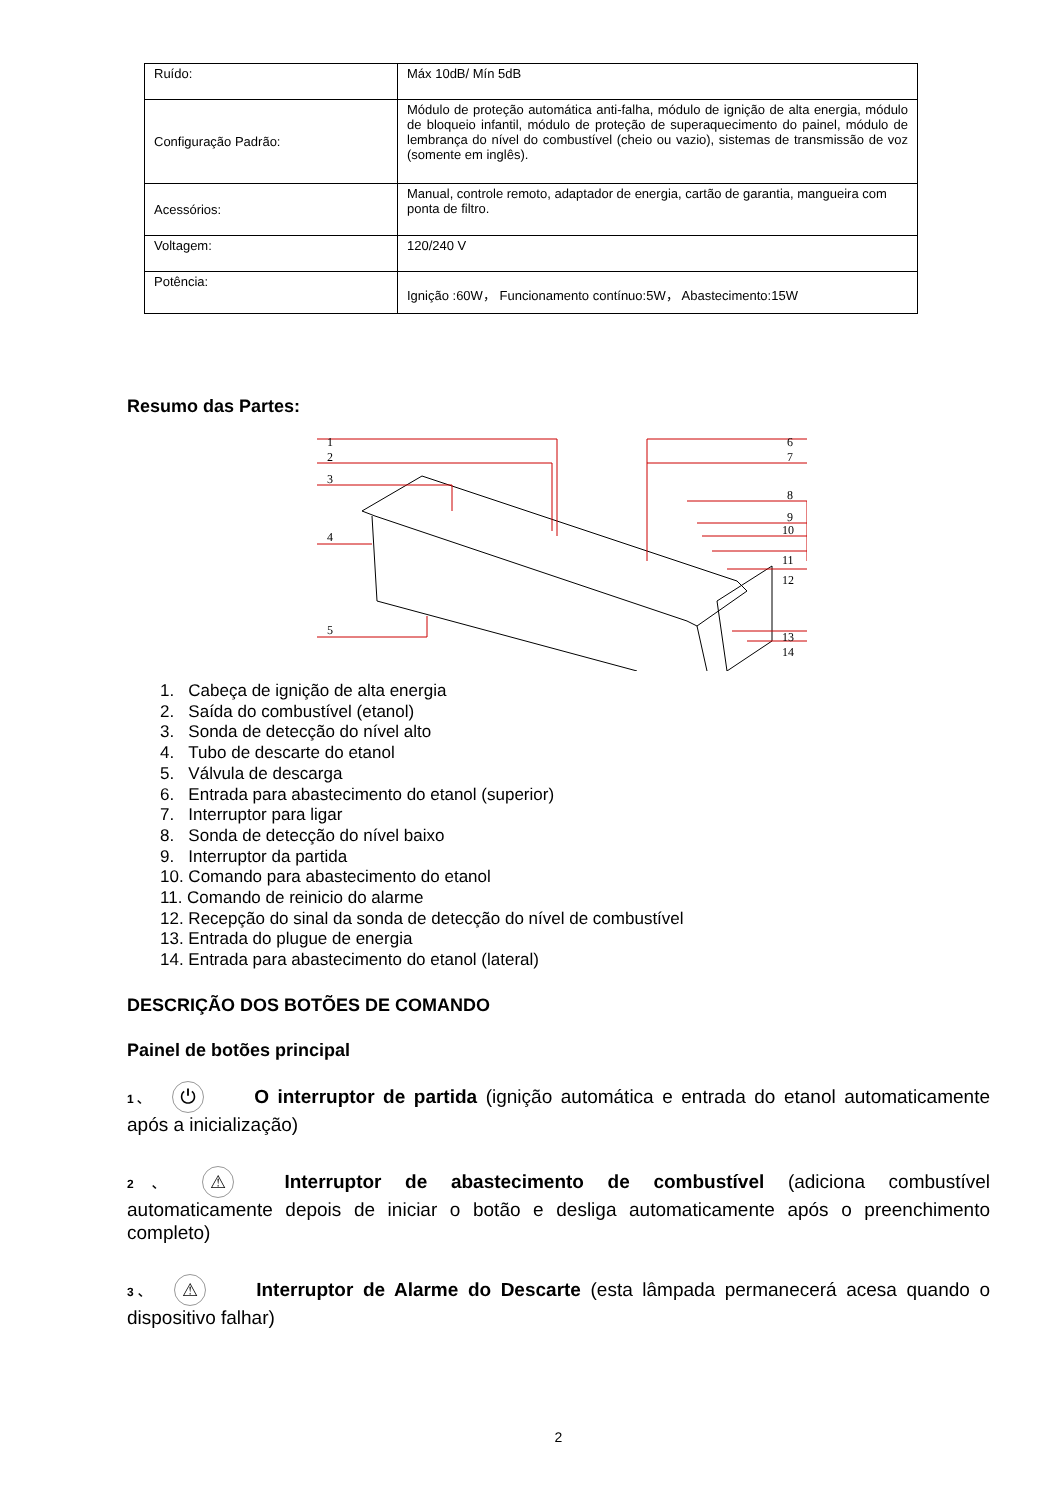| Ruído: | Máx 10dB/ Mín 5dB |
| Configuração Padrão: | Módulo de proteção automática anti-falha, módulo de ignição de alta energia, módulo de bloqueio infantil, módulo de proteção de superaquecimento do painel, módulo de lembrança do nível do combustível (cheio ou vazio), sistemas de transmissão de voz (somente em inglês). |
| Acessórios: | Manual, controle remoto, adaptador de energia, cartão de garantia, mangueira com ponta de filtro. |
| Voltagem: | 120/240 V |
| Potência: | Ignição :60W， Funcionamento contínuo:5W， Abastecimento:15W |
Resumo das Partes:
1
2
3
4
5
6
7
8
9
10
11
12
13
14
1. Cabeça de ignição de alta energia
2. Saída do combustível (etanol)
3. Sonda de detecção do nível alto
4. Tubo de descarte do etanol
5. Válvula de descarga
6. Entrada para abastecimento do etanol (superior)
7. Interruptor para ligar
8. Sonda de detecção do nível baixo
9. Interruptor da partida
10. Comando para abastecimento do etanol
11. Comando de reinicio do alarme
12. Recepção do sinal da sonda de detecção do nível de combustível
13. Entrada do plugue de energia
14. Entrada para abastecimento do etanol (lateral)
DESCRIÇÃO DOS BOTÕES DE COMANDO
Painel de botões principal
1、 ⏻ O interruptor de partida (ignição automática e entrada do etanol automaticamente após a inicialização)
2、 ⚠ Interruptor de abastecimento de combustível (adiciona combustível automaticamente depois de iniciar o botão e desliga automaticamente após o preenchimento completo)
3、 ⚠ Interruptor de Alarme do Descarte (esta lâmpada permanecerá acesa quando o dispositivo falhar)
2